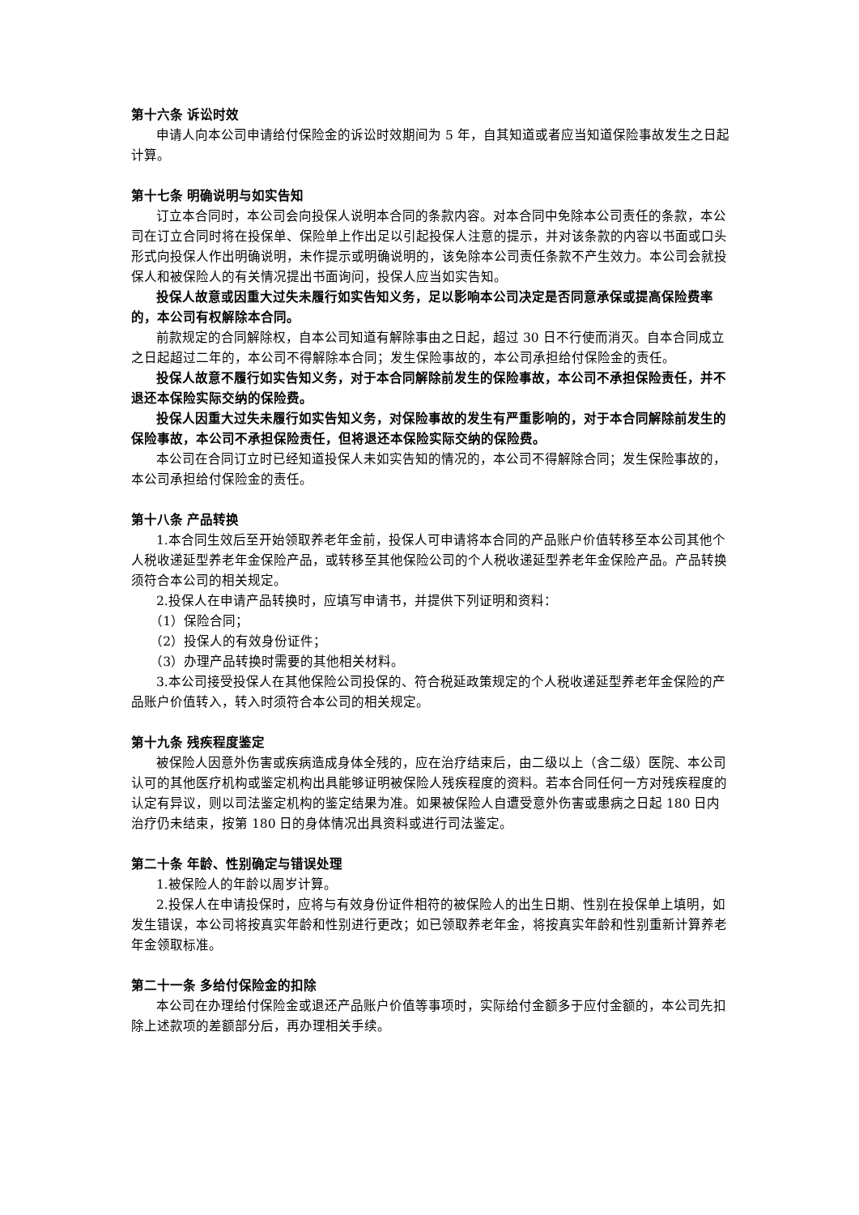第十六条 诉讼时效
申请人向本公司申请给付保险金的诉讼时效期间为 5 年，自其知道或者应当知道保险事故发生之日起计算。
第十七条 明确说明与如实告知
订立本合同时，本公司会向投保人说明本合同的条款内容。对本合同中免除本公司责任的条款，本公司在订立合同时将在投保单、保险单上作出足以引起投保人注意的提示，并对该条款的内容以书面或口头形式向投保人作出明确说明，未作提示或明确说明的，该免除本公司责任条款不产生效力。本公司会就投保人和被保险人的有关情况提出书面询问，投保人应当如实告知。
投保人故意或因重大过失未履行如实告知义务，足以影响本公司决定是否同意承保或提高保险费率的，本公司有权解除本合同。
前款规定的合同解除权，自本公司知道有解除事由之日起，超过 30 日不行使而消灭。自本合同成立之日起超过二年的，本公司不得解除本合同；发生保险事故的，本公司承担给付保险金的责任。
投保人故意不履行如实告知义务，对于本合同解除前发生的保险事故，本公司不承担保险责任，并不退还本保险实际交纳的保险费。
投保人因重大过失未履行如实告知义务，对保险事故的发生有严重影响的，对于本合同解除前发生的保险事故，本公司不承担保险责任，但将退还本保险实际交纳的保险费。
本公司在合同订立时已经知道投保人未如实告知的情况的，本公司不得解除合同；发生保险事故的，本公司承担给付保险金的责任。
第十八条 产品转换
1.本合同生效后至开始领取养老年金前，投保人可申请将本合同的产品账户价值转移至本公司其他个人税收递延型养老年金保险产品，或转移至其他保险公司的个人税收递延型养老年金保险产品。产品转换须符合本公司的相关规定。
2.投保人在申请产品转换时，应填写申请书，并提供下列证明和资料：
（1）保险合同；
（2）投保人的有效身份证件；
（3）办理产品转换时需要的其他相关材料。
3.本公司接受投保人在其他保险公司投保的、符合税延政策规定的个人税收递延型养老年金保险的产品账户价值转入，转入时须符合本公司的相关规定。
第十九条 残疾程度鉴定
被保险人因意外伤害或疾病造成身体全残的，应在治疗结束后，由二级以上（含二级）医院、本公司认可的其他医疗机构或鉴定机构出具能够证明被保险人残疾程度的资料。若本合同任何一方对残疾程度的认定有异议，则以司法鉴定机构的鉴定结果为准。如果被保险人自遭受意外伤害或患病之日起 180 日内治疗仍未结束，按第 180 日的身体情况出具资料或进行司法鉴定。
第二十条 年龄、性别确定与错误处理
1.被保险人的年龄以周岁计算。
2.投保人在申请投保时，应将与有效身份证件相符的被保险人的出生日期、性别在投保单上填明，如发生错误，本公司将按真实年龄和性别进行更改；如已领取养老年金，将按真实年龄和性别重新计算养老年金领取标准。
第二十一条 多给付保险金的扣除
本公司在办理给付保险金或退还产品账户价值等事项时，实际给付金额多于应付金额的，本公司先扣除上述款项的差额部分后，再办理相关手续。